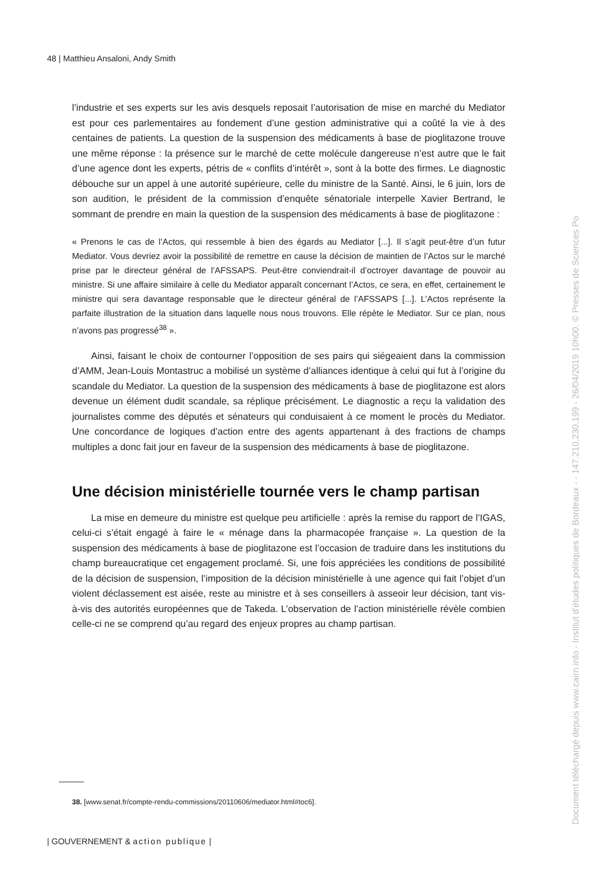48 | Matthieu Ansaloni, Andy Smith
l’industrie et ses experts sur les avis desquels reposait l’autorisation de mise en marché du Mediator est pour ces parlementaires au fondement d’une gestion administrative qui a coûté la vie à des centaines de patients. La question de la suspension des médicaments à base de pioglitazone trouve une même réponse : la présence sur le marché de cette molécule dangereuse n’est autre que le fait d’une agence dont les experts, pétris de « conflits d’intérêt », sont à la botte des firmes. Le diagnostic débouche sur un appel à une autorité supérieure, celle du ministre de la Santé. Ainsi, le 6 juin, lors de son audition, le président de la commission d’enquête sénatoriale interpelle Xavier Bertrand, le sommant de prendre en main la question de la suspension des médicaments à base de pioglitazone :
« Prenons le cas de l’Actos, qui ressemble à bien des égards au Mediator [...]. Il s’agit peut-être d’un futur Mediator. Vous devriez avoir la possibilité de remettre en cause la décision de maintien de l’Actos sur le marché prise par le directeur général de l’AFSSAPS. Peut-être conviendrait-il d’octroyer davantage de pouvoir au ministre. Si une affaire similaire à celle du Mediator apparaît concernant l’Actos, ce sera, en effet, certainement le ministre qui sera davantage responsable que le directeur général de l’AFSSAPS [...]. L’Actos représente la parfaite illustration de la situation dans laquelle nous nous trouvons. Elle répète le Mediator. Sur ce plan, nous n’avons pas progressé<sup>38</sup> ».
Ainsi, faisant le choix de contourner l’opposition de ses pairs qui siégeaient dans la commission d’AMM, Jean-Louis Montastruc a mobilisé un système d’alliances identique à celui qui fut à l’origine du scandale du Mediator. La question de la suspension des médicaments à base de pioglitazone est alors devenue un élément dudit scandale, sa réplique précisément. Le diagnostic a reçu la validation des journalistes comme des députés et sénateurs qui conduisaient à ce moment le procès du Mediator. Une concordance de logiques d’action entre des agents appartenant à des fractions de champs multiples a donc fait jour en faveur de la suspension des médicaments à base de pioglitazone.
Une décision ministérielle tournée vers le champ partisan
La mise en demeure du ministre est quelque peu artificielle : après la remise du rapport de l’IGAS, celui-ci s’était engagé à faire le « ménage dans la pharmacopée française ». La question de la suspension des médicaments à base de pioglitazone est l’occasion de traduire dans les institutions du champ bureaucratique cet engagement proclamé. Si, une fois appréciées les conditions de possibilité de la décision de suspension, l’imposition de la décision ministérielle à une agence qui fait l’objet d’un violent déclassement est aisée, reste au ministre et à ses conseillers à asseoir leur décision, tant vis-à-vis des autorités européennes que de Takeda. L’observation de l’action ministérielle révèle combien celle-ci ne se comprend qu’au regard des enjeux propres au champ partisan.
38. [www.senat.fr/compte-rendu-commissions/20110606/mediator.html#toc6].
| GOUVERNEMENT & action publique |
Document téléchargé depuis www.cairn.info - Institut d'études politiques de Bordeaux - - 147.210.230.199 - 26/04/2019 10h00. © Presses de Sciences Po